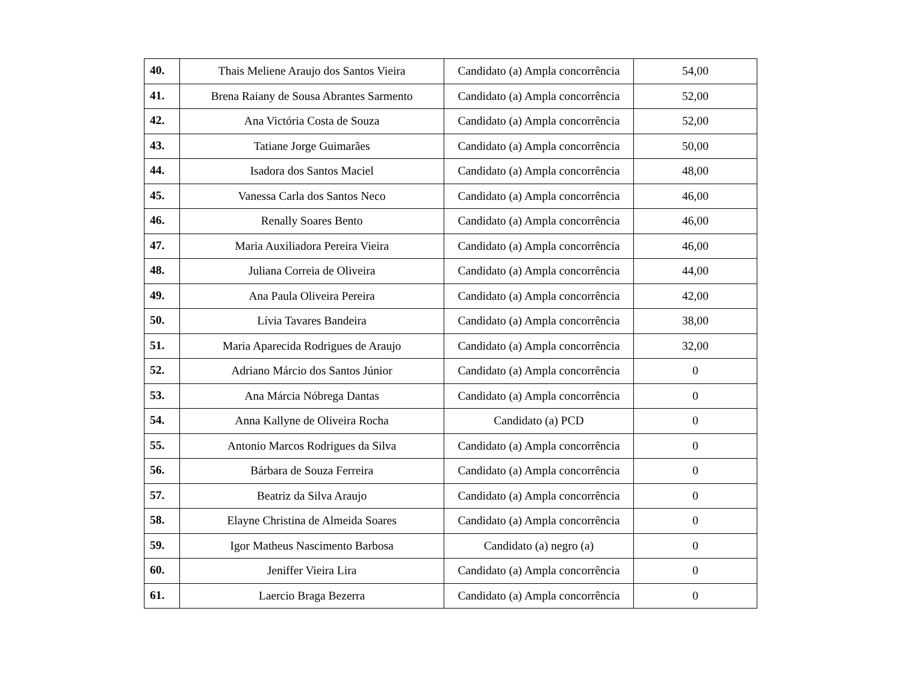| 40. | Thais Meliene Araujo dos Santos Vieira | Candidato (a) Ampla concorrência | 54,00 |
| 41. | Brena Raiany de Sousa Abrantes Sarmento | Candidato (a) Ampla concorrência | 52,00 |
| 42. | Ana Victória Costa de Souza | Candidato (a) Ampla concorrência | 52,00 |
| 43. | Tatiane Jorge Guimarães | Candidato (a) Ampla concorrência | 50,00 |
| 44. | Isadora dos Santos Maciel | Candidato (a) Ampla concorrência | 48,00 |
| 45. | Vanessa Carla dos Santos Neco | Candidato (a) Ampla concorrência | 46,00 |
| 46. | Renally Soares Bento | Candidato (a) Ampla concorrência | 46,00 |
| 47. | Maria Auxiliadora Pereira Vieira | Candidato (a) Ampla concorrência | 46,00 |
| 48. | Juliana Correia de Oliveira | Candidato (a) Ampla concorrência | 44,00 |
| 49. | Ana Paula Oliveira Pereira | Candidato (a) Ampla concorrência | 42,00 |
| 50. | Lívia Tavares Bandeira | Candidato (a) Ampla concorrência | 38,00 |
| 51. | Maria Aparecida Rodrigues de Araujo | Candidato (a) Ampla concorrência | 32,00 |
| 52. | Adriano Márcio dos Santos Júnior | Candidato (a) Ampla concorrência | 0 |
| 53. | Ana Márcia Nóbrega Dantas | Candidato (a) Ampla concorrência | 0 |
| 54. | Anna Kallyne de Oliveira Rocha | Candidato (a) PCD | 0 |
| 55. | Antonio Marcos Rodrigues da Silva | Candidato (a) Ampla concorrência | 0 |
| 56. | Bárbara de Souza Ferreira | Candidato (a) Ampla concorrência | 0 |
| 57. | Beatriz da Silva Araujo | Candidato (a) Ampla concorrência | 0 |
| 58. | Elayne Christina de Almeida Soares | Candidato (a) Ampla concorrência | 0 |
| 59. | Igor Matheus Nascimento Barbosa | Candidato (a) negro (a) | 0 |
| 60. | Jeniffer Vieira Lira | Candidato (a) Ampla concorrência | 0 |
| 61. | Laercio Braga Bezerra | Candidato (a) Ampla concorrência | 0 |